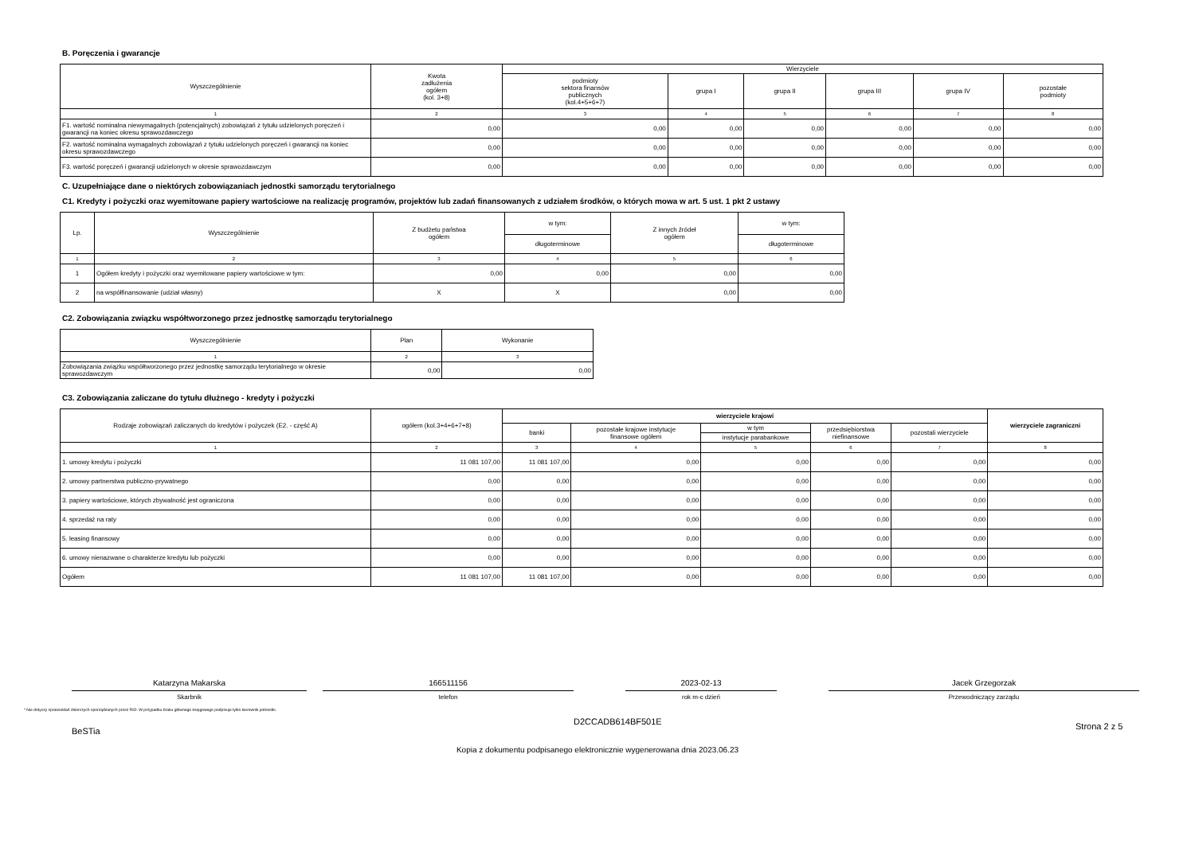B. Poręczenia i gwarancje
| Wyszczególnienie | Kwota zadłużenia ogółem (kol. 3+8) | Wierzyciele | | | | | |
| --- | --- | --- | --- | --- | --- | --- | --- |
| | | podmioty sektora finansów publicznych (kol.4+5+6+7) | grupa I | grupa II | grupa III | grupa IV | pozostałe podmioty |
| 1 | 2 | 3 | 4 | 5 | 6 | 7 | 8 |
| F1. wartość nominalna niewymagalnych (potencjalnych) zobowiązań z tytułu udzielonych poręczeń i gwarancji na koniec okresu sprawozdawczego | 0,00 | 0,00 | 0,00 | 0,00 | 0,00 | 0,00 | 0,00 |
| F2. wartość nominalna wymagalnych zobowiązań z tytułu udzielonych poręczeń i gwarancji na koniec okresu sprawozdawczego | 0,00 | 0,00 | 0,00 | 0,00 | 0,00 | 0,00 | 0,00 |
| F3. wartość poręczeń i gwarancji udzielonych w okresie sprawozdawczym | 0,00 | 0,00 | 0,00 | 0,00 | 0,00 | 0,00 | 0,00 |
C. Uzupełniające dane o niektórych zobowiązaniach jednostki samorządu terytorialnego
C1. Kredyty i pożyczki oraz wyemitowane papiery wartościowe na realizację programów, projektów lub zadań finansowanych z udziałem środków, o których mowa w art. 5 ust. 1 pkt 2 ustawy
| Lp. | Wyszczególnienie | Z budżetu państwa ogółem | w tym: | Z innych źródeł ogółem | w tym: |
| --- | --- | --- | --- | --- | --- |
| | | | długoterminowe | | długoterminowe |
| 1 | 2 | 3 | 4 | 5 | 6 |
| 1 | Ogółem kredyty i pożyczki oraz wyemitowane papiery wartościowe w tym: | 0,00 | 0,00 | 0,00 | 0,00 |
| 2 | na współfinansowanie (udział własny) | X | X | 0,00 | 0,00 |
C2. Zobowiązania związku współtworzonego przez jednostkę samorządu terytorialnego
| Wyszczególnienie | Plan | Wykonanie |
| --- | --- | --- |
| 1 | 2 | 3 |
| Zobowiązania związku współtworzonego przez jednostkę samorządu terytorialnego w okresie sprawozdawczym | 0,00 | 0,00 |
C3. Zobowiązania zaliczane do tytułu dłużnego - kredyty i pożyczki
| Rodzaje zobowiązań zaliczanych do kredytów i pożyczek (E2. - część A) | ogółem (kol.3+4+6+7+8) | wierzyciele krajowi | | | | | wierzyciele zagraniczni |
| --- | --- | --- | --- | --- | --- | --- | --- |
| | | banki | pozostałe krajowe instytucje finansowe ogółem | w tym | przedsiębiorstwa niefinansowe | pozostali wierzyciele | |
| | | | | instytucje parabankowe | | | |
| 1 | 2 | 3 | 4 | 5 | 6 | 7 | 8 |
| 1. umowy kredytu i pożyczki | 11 081 107,00 | 11 081 107,00 | 0,00 | 0,00 | 0,00 | 0,00 | 0,00 |
| 2. umowy partnerstwa publiczno-prywatnego | 0,00 | 0,00 | 0,00 | 0,00 | 0,00 | 0,00 | 0,00 |
| 3. papiery wartościowe, których zbywalność jest ograniczona | 0,00 | 0,00 | 0,00 | 0,00 | 0,00 | 0,00 | 0,00 |
| 4. sprzedaż na raty | 0,00 | 0,00 | 0,00 | 0,00 | 0,00 | 0,00 | 0,00 |
| 5. leasing finansowy | 0,00 | 0,00 | 0,00 | 0,00 | 0,00 | 0,00 | 0,00 |
| 6. umowy nienazwane o charakterze kredytu lub pożyczki | 0,00 | 0,00 | 0,00 | 0,00 | 0,00 | 0,00 | 0,00 |
| Ogółem | 11 081 107,00 | 11 081 107,00 | 0,00 | 0,00 | 0,00 | 0,00 | 0,00 |
Katarzyna Makarska
Skarbnik
166511156
telefon
2023-02-13
rok m-c dzień
Jacek Grzegorzak
Przewodniczący zarządu
* Nie dotyczy sprawozdań zbiorczych sporządzanych przez RIO. W przypadku braku głównego księgowego podpisuje tylko kierownik jednostki.
BeSTia
D2CCADB614BF501E
Strona 2 z 5
Kopia z dokumentu podpisanego elektronicznie wygenerowana dnia 2023.06.23